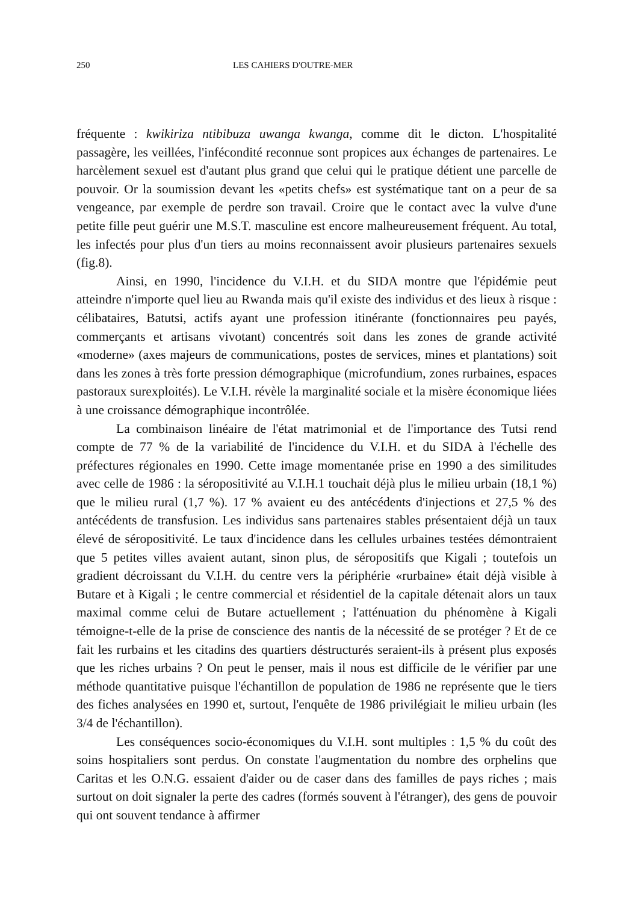250 LES CAHIERS D'OUTRE-MER
fréquente : kwikiriza ntibibuza uwanga kwanga, comme dit le dicton. L'hospitalité passagère, les veillées, l'infécondité reconnue sont propices aux échanges de partenaires. Le harcèlement sexuel est d'autant plus grand que celui qui le pratique détient une parcelle de pouvoir. Or la soumission devant les «petits chefs» est systématique tant on a peur de sa vengeance, par exemple de perdre son travail. Croire que le contact avec la vulve d'une petite fille peut guérir une M.S.T. masculine est encore malheureusement fréquent. Au total, les infectés pour plus d'un tiers au moins reconnaissent avoir plusieurs partenaires sexuels (fig.8).
Ainsi, en 1990, l'incidence du V.I.H. et du SIDA montre que l'épidémie peut atteindre n'importe quel lieu au Rwanda mais qu'il existe des individus et des lieux à risque : célibataires, Batutsi, actifs ayant une profession itinérante (fonctionnaires peu payés, commerçants et artisans vivotant) concentrés soit dans les zones de grande activité «moderne» (axes majeurs de communications, postes de services, mines et plantations) soit dans les zones à très forte pression démographique (microfundium, zones rurbaines, espaces pastoraux surexploités). Le V.I.H. révèle la marginalité sociale et la misère économique liées à une croissance démographique incontrôlée.
La combinaison linéaire de l'état matrimonial et de l'importance des Tutsi rend compte de 77 % de la variabilité de l'incidence du V.I.H. et du SIDA à l'échelle des préfectures régionales en 1990. Cette image momentanée prise en 1990 a des similitudes avec celle de 1986 : la séropositivité au V.I.H.1 touchait déjà plus le milieu urbain (18,1 %) que le milieu rural (1,7 %). 17 % avaient eu des antécédents d'injections et 27,5 % des antécédents de transfusion. Les individus sans partenaires stables présentaient déjà un taux élevé de séropositivité. Le taux d'incidence dans les cellules urbaines testées démontraient que 5 petites villes avaient autant, sinon plus, de séropositifs que Kigali ; toutefois un gradient décroissant du V.I.H. du centre vers la périphérie «rurbaine» était déjà visible à Butare et à Kigali ; le centre commercial et résidentiel de la capitale détenait alors un taux maximal comme celui de Butare actuellement ; l'atténuation du phénomène à Kigali témoigne-t-elle de la prise de conscience des nantis de la nécessité de se protéger ? Et de ce fait les rurbains et les citadins des quartiers déstructurés seraient-ils à présent plus exposés que les riches urbains ? On peut le penser, mais il nous est difficile de le vérifier par une méthode quantitative puisque l'échantillon de population de 1986 ne représente que le tiers des fiches analysées en 1990 et, surtout, l'enquête de 1986 privilégiait le milieu urbain (les 3/4 de l'échantillon).
Les conséquences socio-économiques du V.I.H. sont multiples : 1,5 % du coût des soins hospitaliers sont perdus. On constate l'augmentation du nombre des orphelins que Caritas et les O.N.G. essaient d'aider ou de caser dans des familles de pays riches ; mais surtout on doit signaler la perte des cadres (formés souvent à l'étranger), des gens de pouvoir qui ont souvent tendance à affirmer